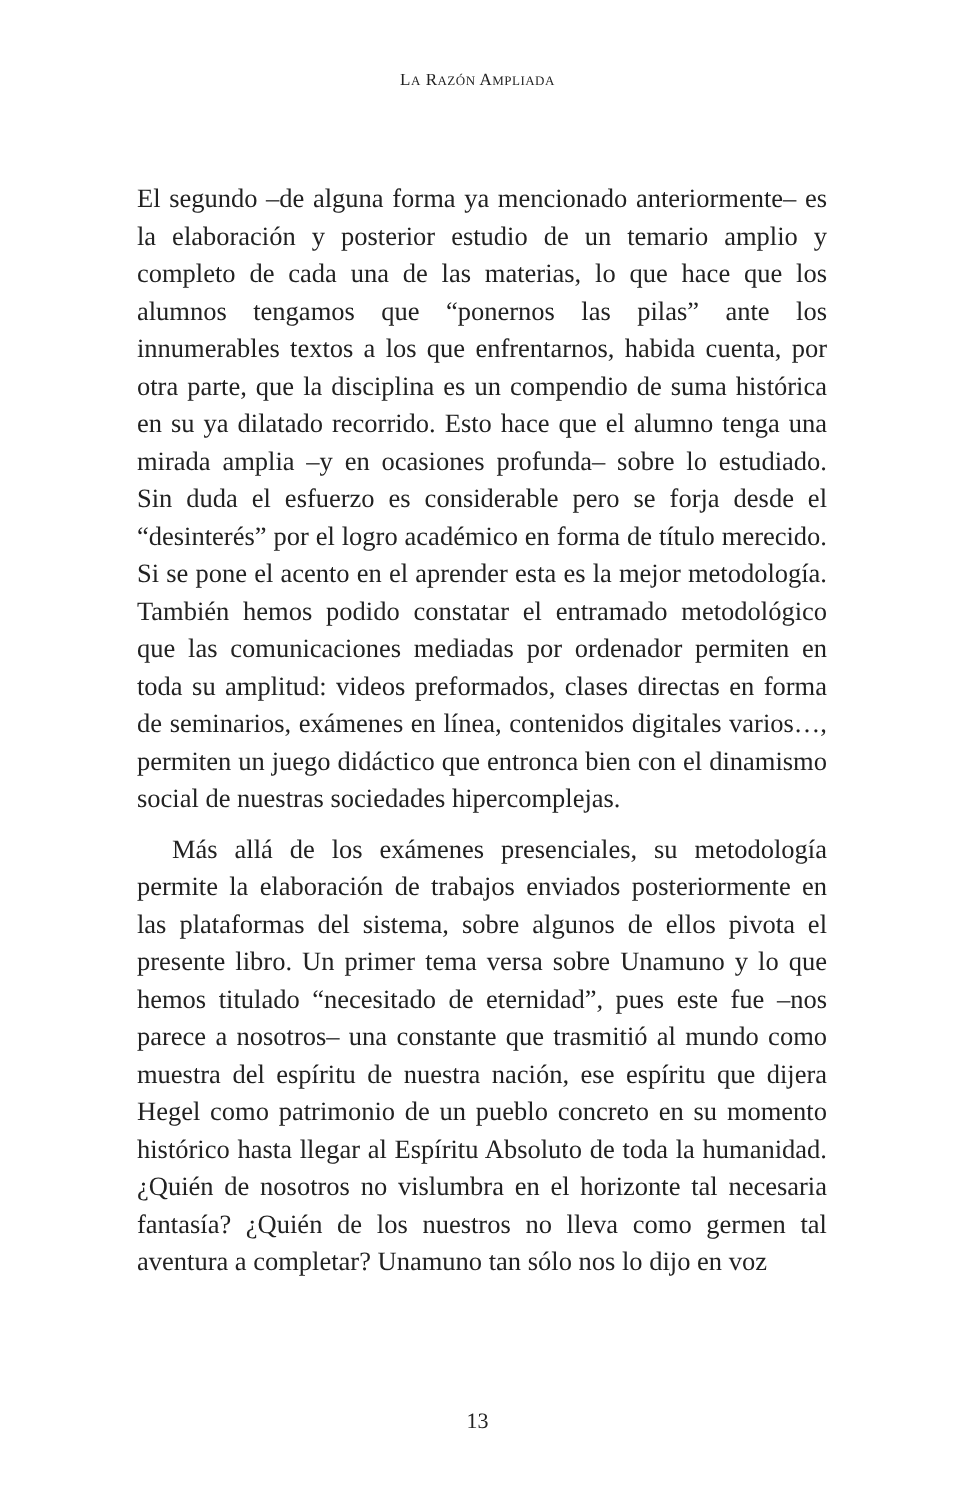LA RAZÓN AMPLIADA
El segundo –de alguna forma ya mencionado anteriormente– es la elaboración y posterior estudio de un temario amplio y completo de cada una de las materias, lo que hace que los alumnos tengamos que “ponernos las pilas” ante los innumerables textos a los que enfrentarnos, habida cuenta, por otra parte, que la disciplina es un compendio de suma histórica en su ya dilatado recorrido. Esto hace que el alumno tenga una mirada amplia –y en ocasiones profunda– sobre lo estudiado. Sin duda el esfuerzo es considerable pero se forja desde el “desinterés” por el logro académico en forma de título merecido. Si se pone el acento en el aprender esta es la mejor metodología. También hemos podido constatar el entramado metodológico que las comunicaciones mediadas por ordenador permiten en toda su amplitud: videos preformados, clases directas en forma de seminarios, exámenes en línea, contenidos digitales varios…, permiten un juego didáctico que entronca bien con el dinamismo social de nuestras sociedades hipercomplejas.
Más allá de los exámenes presenciales, su metodología permite la elaboración de trabajos enviados posteriormente en las plataformas del sistema, sobre algunos de ellos pivota el presente libro. Un primer tema versa sobre Unamuno y lo que hemos titulado “necesitado de eternidad”, pues este fue –nos parece a nosotros– una constante que trasmitió al mundo como muestra del espíritu de nuestra nación, ese espíritu que dijera Hegel como patrimonio de un pueblo concreto en su momento histórico hasta llegar al Espíritu Absoluto de toda la humanidad. ¿Quién de nosotros no vislumbra en el horizonte tal necesaria fantasía? ¿Quién de los nuestros no lleva como germen tal aventura a completar? Unamuno tan sólo nos lo dijo en voz
13